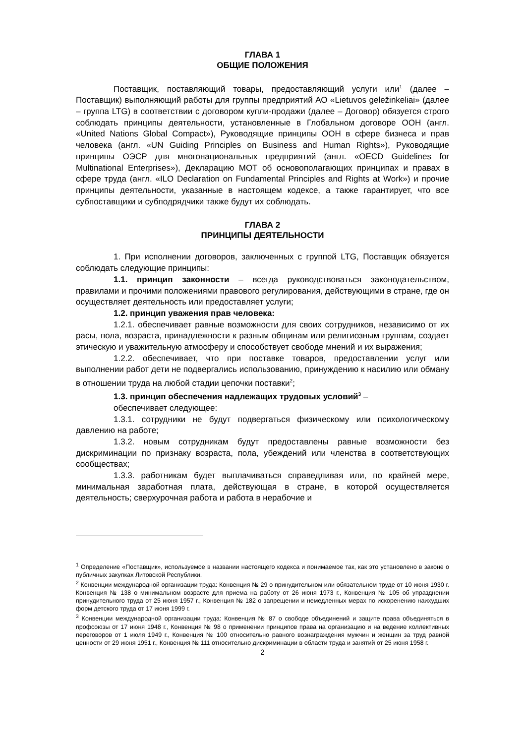ГЛАВА 1
ОБЩИЕ ПОЛОЖЕНИЯ
Поставщик, поставляющий товары, предоставляющий услуги или<sup>1</sup> (далее – Поставщик) выполняющий работы для группы предприятий АО «Lietuvos geležinkeliai» (далее – группа LTG) в соответствии с договором купли-продажи (далее – Договор) обязуется строго соблюдать принципы деятельности, установленные в Глобальном договоре ООН (англ. «United Nations Global Compact»), Руководящие принципы ООН в сфере бизнеса и прав человека (англ. «UN Guiding Principles on Business and Human Rights»), Руководящие принципы ОЭСР для многонациональных предприятий (англ. «OECD Guidelines for Multinational Enterprises»), Декларацию МОТ об основополагающих принципах и правах в сфере труда (англ. «ILO Declaration on Fundamental Principles and Rights at Work») и прочие принципы деятельности, указанные в настоящем кодексе, а также гарантирует, что все субпоставщики и субподрядчики также будут их соблюдать.
ГЛАВА 2
ПРИНЦИПЫ ДЕЯТЕЛЬНОСТИ
1. При исполнении договоров, заключенных с группой LTG, Поставщик обязуется соблюдать следующие принципы:
1.1. принцип законности – всегда руководствоваться законодательством, правилами и прочими положениями правового регулирования, действующими в стране, где он осуществляет деятельность или предоставляет услуги;
1.2. принцип уважения прав человека:
1.2.1. обеспечивает равные возможности для своих сотрудников, независимо от их расы, пола, возраста, принадлежности к разным общинам или религиозным группам, создает этическую и уважительную атмосферу и способствует свободе мнений и их выражения;
1.2.2. обеспечивает, что при поставке товаров, предоставлении услуг или выполнении работ дети не подвергались использованию, принуждению к насилию или обману в отношении труда на любой стадии цепочки поставки<sup>2</sup>;
1.3. принцип обеспечения надлежащих трудовых условий<sup>3</sup> –
обеспечивает следующее:
1.3.1. сотрудники не будут подвергаться физическому или психологическому давлению на работе;
1.3.2. новым сотрудникам будут предоставлены равные возможности без дискриминации по признаку возраста, пола, убеждений или членства в соответствующих сообществах;
1.3.3. работникам будет выплачиваться справедливая или, по крайней мере, минимальная заработная плата, действующая в стране, в которой осуществляется деятельность; сверхурочная работа и работа в нерабочие и
<sup>1</sup> Определение «Поставщик», используемое в названии настоящего кодекса и понимаемое так, как это установлено в законе о публичных закупках Литовской Республики.
<sup>2</sup> Конвенции международной организации труда: Конвенция № 29 о принудительном или обязательном труде от 10 июня 1930 г. Конвенция № 138 о минимальном возрасте для приема на работу от 26 июня 1973 г., Конвенция № 105 об упразднении принудительного труда от 25 июня 1957 г., Конвенция № 182 о запрещении и немедленных мерах по искоренению наихудших форм детского труда от 17 июня 1999 г.
<sup>3</sup> Конвенции международной организации труда: Конвенция № 87 о свободе объединений и защите права объединяться в профсоюзы от 17 июня 1948 г., Конвенция № 98 о применении принципов права на организацию и на ведение коллективных переговоров от 1 июля 1949 г., Конвенция № 100 относительно равного вознаграждения мужчин и женщин за труд равной ценности от 29 июня 1951 г., Конвенция № 111 относительно дискриминации в области труда и занятий от 25 июня 1958 г.
2